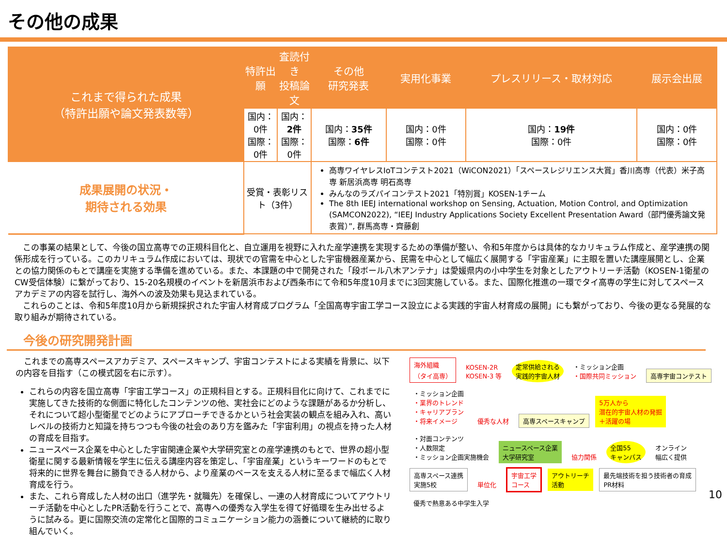その他の成果
| これまで得られた成果 （特許出願や論文発表数等） | 特許出願 | 査読付き 投稿論文 | その他 研究発表 | 実用化事業 | プレスリリース・取材対応 | 展示会出展 |
| | 国内：0件 国際：0件 | 国内： 2件 国際：0件 | 国内： 35件 国際： 6件 | 国内：0件 国際：0件 | 国内： 19件 国際：0件 | 国内：0件 国際：0件 |
| 成果展開の状況・ 期待される効果 | 受賞・表彰リスト（3件） | | 高専ワイヤレスIoTコンテスト2021（WiCON2021）「スペースレジリエンス大賞」香川高専（代表）米子高専 新居浜高専 明石高専 みんなのラズパイコンテスト2021「特別賞」KOSEN-1チーム The 8th IEEJ international workshop on Sensing, Actuation, Motion Control, and Optimization (SAMCON2022), “IEEJ Industry Applications Society Excellent Presentation Award（部門優秀論文発表賞）”, 群馬高専・齊藤創 | | | |
　この事業の結果として、今後の国立高専での正規科目化と、自立運用を視野に入れた産学連携を実現するための準備が整い、令和5年度からは具体的なカリキュラム作成と、産学連携の関係形成を行っている。このカリキュラム作成においては、現状での官需を中心とした宇宙機器産業から、民需を中心として幅広く展開する「宇宙産業」に主眼を置いた講座展開とし、企業との協力関係のもとで講座を実施する準備を進めている。また、本課題の中で開発された「段ボール八木アンテナ」は愛媛県内の小中学生を対象としたアウトリーチ活動（KOSEN-1衛星のCW受信体験）に繋がっており、15-20名規模のイベントを新居浜市および西条市にて令和5年度10月までに3回実施している。また、国際化推進の一環でタイ高専の学生に対してスペースアカデミアの内容を試行し、海外への波及効果も見込まれている。
　これらのことは、令和5年度10月から新規採択された宇宙人材育成プログラム「全国高専宇宙工学コース設立による実践的宇宙人材育成の展開」にも繋がっており、今後の更なる発展的な取り組みが期待されている。
今後の研究開発計画
　これまでの高専スペースアカデミア、スペースキャンプ、宇宙コンテストによる実績を背景に、以下の内容を目指す（この模式図を右に示す）。
これらの内容を国立高専「宇宙工学コース」の正規科目とする。正規科目化に向けて、これまでに実施してきた技術的な側面に特化したコンテンツの他、実社会にどのような課題があるか分析し、それについて超小型衛星でどのようにアプローチできるかという社会実装の観点を組み入れ、高いレベルの技術力と知識を持ちつつも今後の社会のあり方を鑑みた「宇宙利用」の視点を持った人材の育成を目指す。
ニュースペース企業を中心とした宇宙関連企業や大学研究室との産学連携のもとで、世界の超小型衛星に関する最新情報を学生に伝える講座内容を策定し、「宇宙産業」というキーワードのもとで将来的に世界を舞台に勝負できる人材から、より産業のベースを支える人材に至るまで幅広く人材育成を行う。
また、これら育成した人材の出口（進学先・就職先）を確保し、一連の人材育成についてアウトリーチ活動を中心としたPR活動を行うことで、高専への優秀な入学生を得て好循環を生み出せるように試みる。更に国際交流の定常化と国際的コミュニケーション能力の涵養について継続的に取り組んでいく。
海外組織
（タイ高専）
KOSEN-2R
KOSEN-3 等
定常供給される
実践的宇宙人材
・ミッション企画
・国際共同ミッション
高専宇宙コンテスト
・ミッション企画
・業界のトレンド
・キャリアプラン
・将来イメージ
優秀な人材 高専スペースキャンプ
5万人から
潜在的宇宙人材の発掘
＋活躍の場
・対面コンテンツ
・人数限定
・ミッション企画実施機会
ニュースペース企業
大学研究室
協力関係
全国55
キャンパス
オンライン
幅広く提供
高専スペース連携
実施5校
単位化
宇宙工学
コース
アウトリーチ
活動
最先端技術を担う技術者の育成
PR材料
優秀で熱意ある中学生入学
10